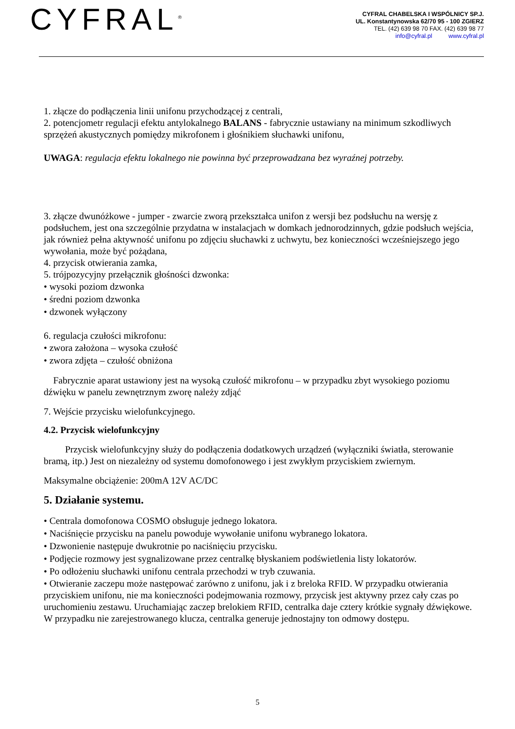CYFRAL<sup>®</sup>
CYFRAL CHABELSKA I WSPÓLNICY SP.J.
UL. Konstantynowska 62/70 95 - 100 ZGIERZ
TEL. (42) 639 98 70 FAX. (42) 639 98 77
info@cyfral.pl www.cyfral.pl
1. złącze do podłączenia linii unifonu przychodzącej z centrali,
2. potencjometr regulacji efektu antylokalnego BALANS - fabrycznie ustawiany na minimum szkodliwych sprzężeń akustycznych pomiędzy mikrofonem i głośnikiem słuchawki unifonu,
UWAGA: regulacja efektu lokalnego nie powinna być przeprowadzana bez wyraźnej potrzeby.
3. złącze dwunóżkowe - jumper - zwarcie zworą przekształca unifon z wersji bez podsłuchu na wersję z podsłuchem, jest ona szczególnie przydatna w instalacjach w domkach jednorodzinnych, gdzie podsłuch wejścia, jak również pełna aktywność unifonu po zdjęciu słuchawki z uchwytu, bez konieczności wcześniejszego jego wywołania, może być pożądana,
4. przycisk otwierania zamka,
5. trójpozycyjny przełącznik głośności dzwonka:
• wysoki poziom dzwonka
• średni poziom dzwonka
• dzwonek wyłączony
6. regulacja czułości mikrofonu:
• zwora założona – wysoka czułość
• zwora zdjęta – czułość obniżona
Fabrycznie aparat ustawiony jest na wysoką czułość mikrofonu – w przypadku zbyt wysokiego poziomu dźwięku w panelu zewnętrznym zworę należy zdjąć
7. Wejście przycisku wielofunkcyjnego.
4.2. Przycisk wielofunkcyjny
Przycisk wielofunkcyjny służy do podłączenia dodatkowych urządzeń (wyłączniki światła, sterowanie bramą, itp.) Jest on niezależny od systemu domofonowego i jest zwykłym przyciskiem zwiernym.
Maksymalne obciążenie: 200mA 12V AC/DC
5. Działanie systemu.
• Centrala domofonowa COSMO obsługuje jednego lokatora.
• Naciśnięcie przycisku na panelu powoduje wywołanie unifonu wybranego lokatora.
• Dzwonienie następuje dwukrotnie po naciśnięciu przycisku.
• Podjęcie rozmowy jest sygnalizowane przez centralkę błyskaniem podświetlenia listy lokatorów.
• Po odłożeniu słuchawki unifonu centrala przechodzi w tryb czuwania.
• Otwieranie zaczepu może następować zarówno z unifonu, jak i z breloka RFID. W przypadku otwierania przyciskiem unifonu, nie ma konieczności podejmowania rozmowy, przycisk jest aktywny przez cały czas po uruchomieniu zestawu. Uruchamiając zaczep brelokiem RFID, centralka daje cztery krótkie sygnały dźwiękowe. W przypadku nie zarejestrowanego klucza, centralka generuje jednostajny ton odmowy dostępu.
5